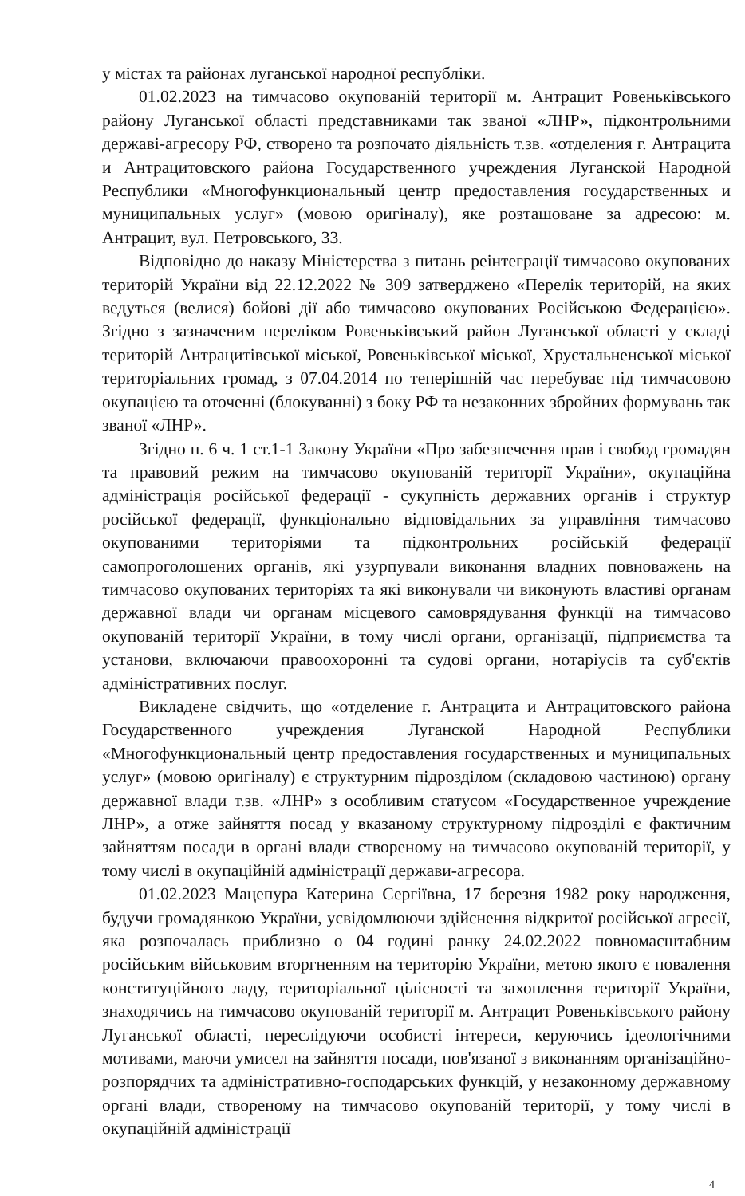у містах та районах луганської народної республіки.
01.02.2023 на тимчасово окупованій території м. Антрацит Ровеньківського району Луганської області представниками так званої «ЛНР», підконтрольними державі-агресору РФ, створено та розпочато діяльність т.зв. «отделения г. Антрацита и Антрацитовского района Государственного учреждения Луганской Народной Республики «Многофункциональный центр предоставления государственных и муниципальных услуг» (мовою оригіналу), яке розташоване за адресою: м. Антрацит, вул. Петровського, 33.
Відповідно до наказу Міністерства з питань реінтеграції тимчасово окупованих територій України від 22.12.2022 № 309 затверджено «Перелік територій, на яких ведуться (велися) бойові дії або тимчасово окупованих Російською Федерацією». Згідно з зазначеним переліком Ровеньківський район Луганської області у складі територій Антрацитівської міської, Ровеньківської міської, Хрустальненської міської територіальних громад, з 07.04.2014 по теперішній час перебуває під тимчасовою окупацією та оточенні (блокуванні) з боку РФ та незаконних збройних формувань так званої «ЛНР».
Згідно п. 6 ч. 1 ст.1-1 Закону України «Про забезпечення прав і свобод громадян та правовий режим на тимчасово окупованій території України», окупаційна адміністрація російської федерації - сукупність державних органів і структур російської федерації, функціонально відповідальних за управління тимчасово окупованими територіями та підконтрольних російській федерації самопроголошених органів, які узурпували виконання владних повноважень на тимчасово окупованих територіях та які виконували чи виконують властиві органам державної влади чи органам місцевого самоврядування функції на тимчасово окупованій території України, в тому числі органи, організації, підприємства та установи, включаючи правоохоронні та судові органи, нотаріусів та суб'єктів адміністративних послуг.
Викладене свідчить, що «отделение г. Антрацита и Антрацитовского района Государственного учреждения Луганской Народной Республики «Многофункциональный центр предоставления государственных и муниципальных услуг» (мовою оригіналу) є структурним підрозділом (складовою частиною) органу державної влади т.зв. «ЛНР» з особливим статусом «Государственное учреждение ЛНР», а отже зайняття посад у вказаному структурному підрозділі є фактичним зайняттям посади в органі влади створеному на тимчасово окупованій території, у тому числі в окупаційній адміністрації держави-агресора.
01.02.2023 Мацепура Катерина Сергіївна, 17 березня 1982 року народження, будучи громадянкою України, усвідомлюючи здійснення відкритої російської агресії, яка розпочалась приблизно о 04 годині ранку 24.02.2022 повномасштабним російським військовим вторгненням на територію України, метою якого є повалення конституційного ладу, територіальної цілісності та захоплення території України, знаходячись на тимчасово окупованій території м. Антрацит Ровеньківського району Луганської області, переслідуючи особисті інтереси, керуючись ідеологічними мотивами, маючи умисел на зайняття посади, пов'язаної з виконанням організаційно-розпорядчих та адміністративно-господарських функцій, у незаконному державному органі влади, створеному на тимчасово окупованій території, у тому числі в окупаційній адміністрації
4